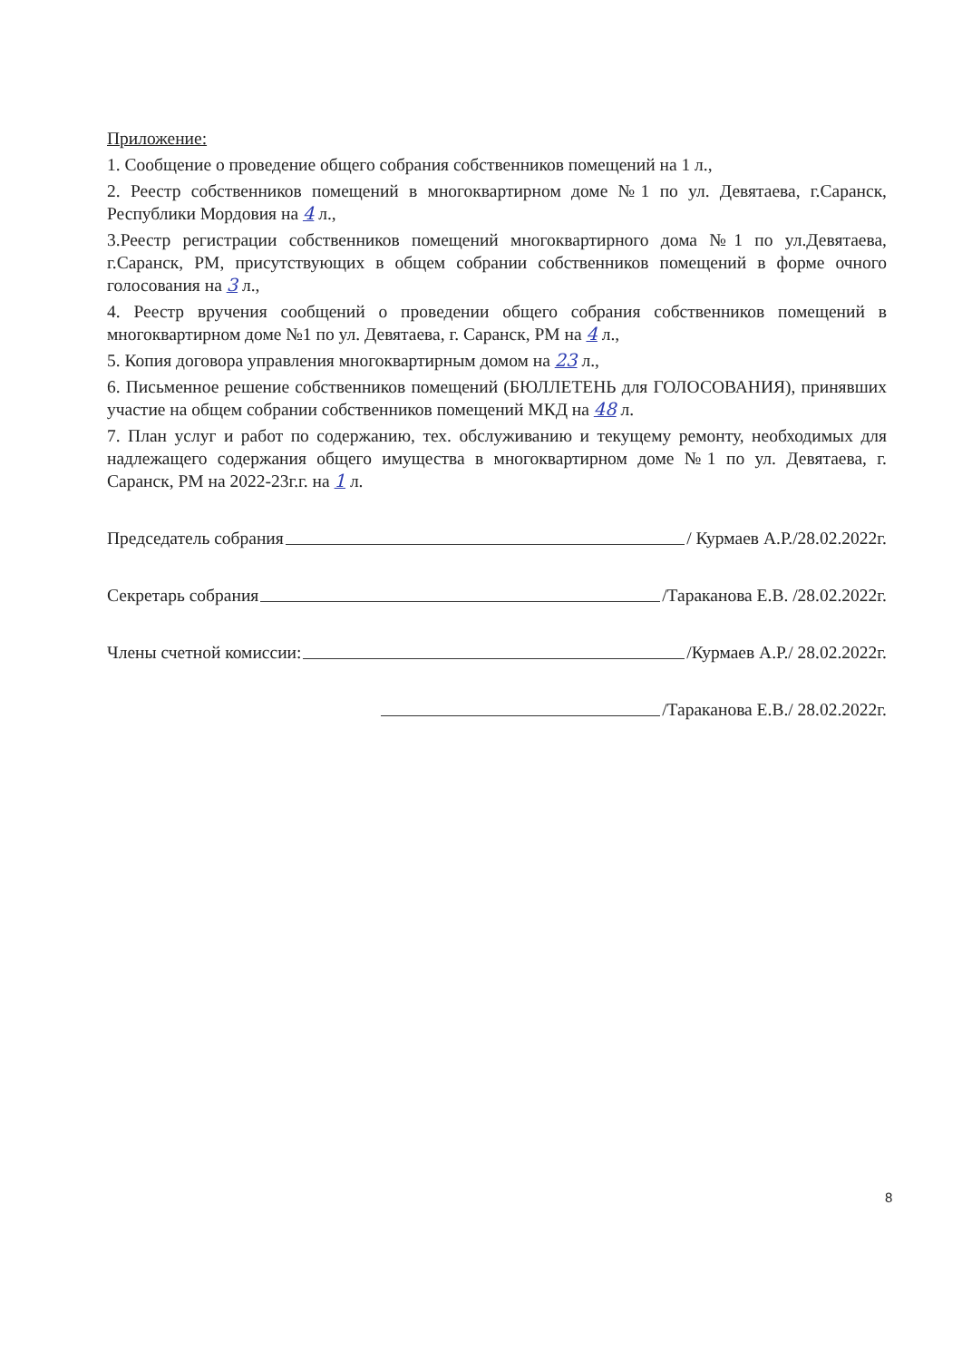Приложение:
1. Сообщение о проведение общего собрания собственников помещений на 1 л.,
2. Реестр собственников помещений в многоквартирном доме №1 по ул. Девятаева, г.Саранск, Республики Мордовия на 4 л.,
3.Реестр регистрации собственников помещений многоквартирного дома №1 по ул.Девятаева, г.Саранск, РМ, присутствующих в общем собрании собственников помещений в форме очного голосования на 3 л.,
4. Реестр вручения сообщений о проведении общего собрания собственников помещений в многоквартирном доме №1 по ул. Девятаева, г. Саранск, РМ на 4 л.,
5. Копия договора управления многоквартирным домом на 23 л.,
6. Письменное решение собственников помещений (БЮЛЛЕТЕНЬ для ГОЛОСОВАНИЯ), принявших участие на общем собрании собственников помещений МКД на 48 л.
7. План услуг и работ по содержанию, тех. обслуживанию и текущему ремонту, необходимых для надлежащего содержания общего имущества в многоквартирном доме №1 по ул. Девятаева, г. Саранск, РМ на 2022-23г.г. на 1 л.
Председатель собрания / Курмаев А.Р./28.02.2022г.
Секретарь собрания /Тараканова Е.В. /28.02.2022г.
Члены счетной комиссии: /Курмаев А.Р./ 28.02.2022г.
/Тараканова Е.В./ 28.02.2022г.
8